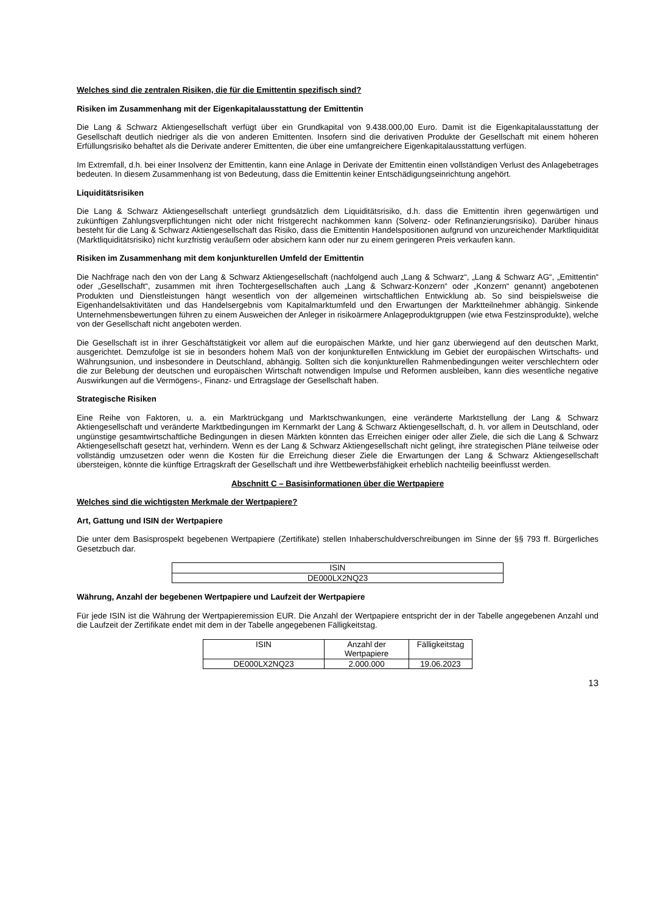Welches sind die zentralen Risiken, die für die Emittentin spezifisch sind?
Risiken im Zusammenhang mit der Eigenkapitalausstattung der Emittentin
Die Lang & Schwarz Aktiengesellschaft verfügt über ein Grundkapital von 9.438.000,00 Euro. Damit ist die Eigen­kapitalausstattung der Gesellschaft deutlich niedriger als die von anderen Emittenten. Insofern sind die derivativen Produkte der Gesellschaft mit einem höheren Erfüllungsrisiko behaftet als die Derivate anderer Emittenten, die über eine umfangreichere Eigenkapitalausstattung verfügen.
Im Extremfall, d.h. bei einer Insolvenz der Emittentin, kann eine Anlage in Derivate der Emittentin einen vollständigen Verlust des Anlagebetrages bedeuten. In diesem Zusammenhang ist von Bedeutung, dass die Emittentin keiner Entschädigungseinrichtung angehört.
Liquiditätsrisiken
Die Lang & Schwarz Aktiengesellschaft unterliegt grundsätzlich dem Liquiditätsrisiko, d.h. dass die Emittentin ihren gegenwärtigen und zukünftigen Zahlungsverpflichtungen nicht oder nicht fristgerecht nachkommen kann (Solvenz- oder Refinanzierungsrisiko). Darüber hinaus besteht für die Lang & Schwarz Aktiengesellschaft das Risiko, dass die Emittentin Handelspositionen aufgrund von unzureichender Marktliquidität (Marktliquiditätsrisiko) nicht kurzfristig veräußern oder absichern kann oder nur zu einem geringeren Preis verkaufen kann.
Risiken im Zusammenhang mit dem konjunkturellen Umfeld der Emittentin
Die Nachfrage nach den von der Lang & Schwarz Aktiengesellschaft (nachfolgend auch „Lang & Schwarz“, „Lang & Schwarz AG“, „Emittentin“ oder „Gesellschaft“, zusammen mit ihren Tochtergesellschaften auch „Lang & Schwarz-Konzern“ oder „Konzern“ genannt) angebotenen Produkten und Dienstleistungen hängt wesentlich von der allgemeinen wirtschaftlichen Entwicklung ab. So sind beispielsweise die Eigenhandelsaktivitäten und das Handelsergebnis vom Kapitalmarktumfeld und den Erwartungen der Marktteilnehmer abhängig. Sinkende Unternehmensbewertungen führen zu einem Ausweichen der Anleger in risikoärmere Anlageproduktgruppen (wie etwa Festzinsprodukte), welche von der Gesellschaft nicht angeboten werden.
Die Gesellschaft ist in ihrer Geschäftstätigkeit vor allem auf die europäischen Märkte, und hier ganz überwiegend auf den deutschen Markt, ausgerichtet. Demzufolge ist sie in besonders hohem Maß von der konjunkturellen Entwicklung im Gebiet der europäischen Wirtschafts- und Währungsunion, und insbesondere in Deutschland, abhängig. Sollten sich die konjunkturellen Rahmenbedingungen weiter verschlechtern oder die zur Belebung der deutschen und europäischen Wirtschaft notwendigen Impulse und Reformen ausbleiben, kann dies wesentliche negative Auswirkungen auf die Vermögens-, Finanz- und Ertragslage der Gesellschaft haben.
Strategische Risiken
Eine Reihe von Faktoren, u. a. ein Marktrückgang und Marktschwankungen, eine veränderte Marktstellung der Lang & Schwarz Aktiengesellschaft und veränderte Marktbedingungen im Kernmarkt der Lang & Schwarz Aktiengesellschaft, d. h. vor allem in Deutschland, oder ungünstige gesamtwirtschaftliche Bedingungen in diesen Märkten könnten das Erreichen einiger oder aller Ziele, die sich die Lang & Schwarz Aktiengesellschaft gesetzt hat, verhindern. Wenn es der Lang & Schwarz Aktiengesellschaft nicht gelingt, ihre strategischen Pläne teilweise oder vollständig umzusetzen oder wenn die Kosten für die Erreichung dieser Ziele die Erwartungen der Lang & Schwarz Aktiengesellschaft übersteigen, könnte die künftige Ertragskraft der Gesellschaft und ihre Wettbewerbsfähigkeit erheblich nachteilig beeinflusst werden.
Abschnitt C – Basisinformationen über die Wertpapiere
Welches sind die wichtigsten Merkmale der Wertpapiere?
Art, Gattung und ISIN der Wertpapiere
Die unter dem Basisprospekt begebenen Wertpapiere (Zertifikate) stellen Inhaberschuldverschreibungen im Sinne der §§ 793 ff. Bürgerliches Gesetzbuch dar.
| ISIN |
| DE000LX2NQ23 |
Währung, Anzahl der begebenen Wertpapiere und Laufzeit der Wertpapiere
Für jede ISIN ist die Währung der Wertpapieremission EUR. Die Anzahl der Wertpapiere entspricht der in der Tabelle angegebenen Anzahl und die Laufzeit der Zertifikate endet mit dem in der Tabelle angegebenen Fälligkeitstag.
| ISIN | Anzahl der Wertpapiere | Fälligkeitstag |
| DE000LX2NQ23 | 2.000.000 | 19.06.2023 |
13